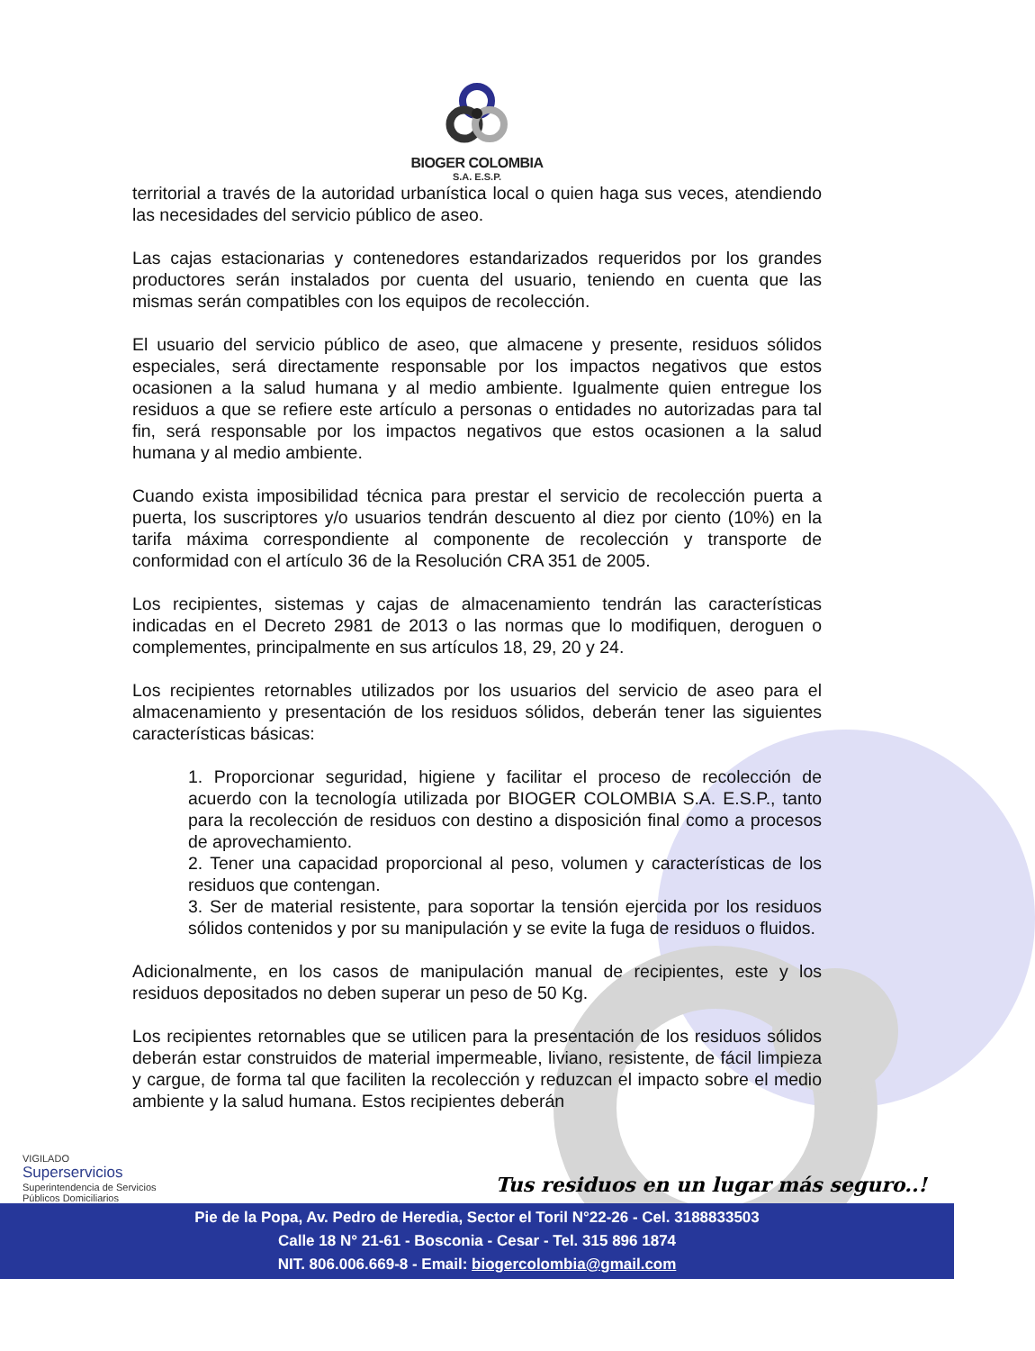BIOGER COLOMBIA
S.A. E.S.P.
territorial a través de la autoridad urbanística local o quien haga sus veces, atendiendo las necesidades del servicio público de aseo.
Las cajas estacionarias y contenedores estandarizados requeridos por los grandes productores serán instalados por cuenta del usuario, teniendo en cuenta que las mismas serán compatibles con los equipos de recolección.
El usuario del servicio público de aseo, que almacene y presente, residuos sólidos especiales, será directamente responsable por los impactos negativos que estos ocasionen a la salud humana y al medio ambiente. Igualmente quien entregue los residuos a que se refiere este artículo a personas o entidades no autorizadas para tal fin, será responsable por los impactos negativos que estos ocasionen a la salud humana y al medio ambiente.
Cuando exista imposibilidad técnica para prestar el servicio de recolección puerta a puerta, los suscriptores y/o usuarios tendrán descuento al diez por ciento (10%) en la tarifa máxima correspondiente al componente de recolección y transporte de conformidad con el artículo 36 de la Resolución CRA 351 de 2005.
Los recipientes, sistemas y cajas de almacenamiento tendrán las características indicadas en el Decreto 2981 de 2013 o las normas que lo modifiquen, deroguen o complementes, principalmente en sus artículos 18, 29, 20 y 24.
Los recipientes retornables utilizados por los usuarios del servicio de aseo para el almacenamiento y presentación de los residuos sólidos, deberán tener las siguientes características básicas:
1. Proporcionar seguridad, higiene y facilitar el proceso de recolección de acuerdo con la tecnología utilizada por BIOGER COLOMBIA S.A. E.S.P., tanto para la recolección de residuos con destino a disposición final como a procesos de aprovechamiento.
2. Tener una capacidad proporcional al peso, volumen y características de los residuos que contengan.
3. Ser de material resistente, para soportar la tensión ejercida por los residuos sólidos contenidos y por su manipulación y se evite la fuga de residuos o fluidos.
Adicionalmente, en los casos de manipulación manual de recipientes, este y los residuos depositados no deben superar un peso de 50 Kg.
Los recipientes retornables que se utilicen para la presentación de los residuos sólidos deberán estar construidos de material impermeable, liviano, resistente, de fácil limpieza y cargue, de forma tal que faciliten la recolección y reduzcan el impacto sobre el medio ambiente y la salud humana. Estos recipientes deberán
VIGILADO
Superservicios
Superintendencia de Servicios
Públicos Domiciliarios
Tus residuos en un lugar más seguro..!
Pie de la Popa, Av. Pedro de Heredia, Sector el Toril N°22-26 - Cel. 3188833503
Calle 18 N° 21-61 - Bosconia - Cesar - Tel. 315 896 1874
NIT. 806.006.669-8 - Email: biogercolombia@gmail.com